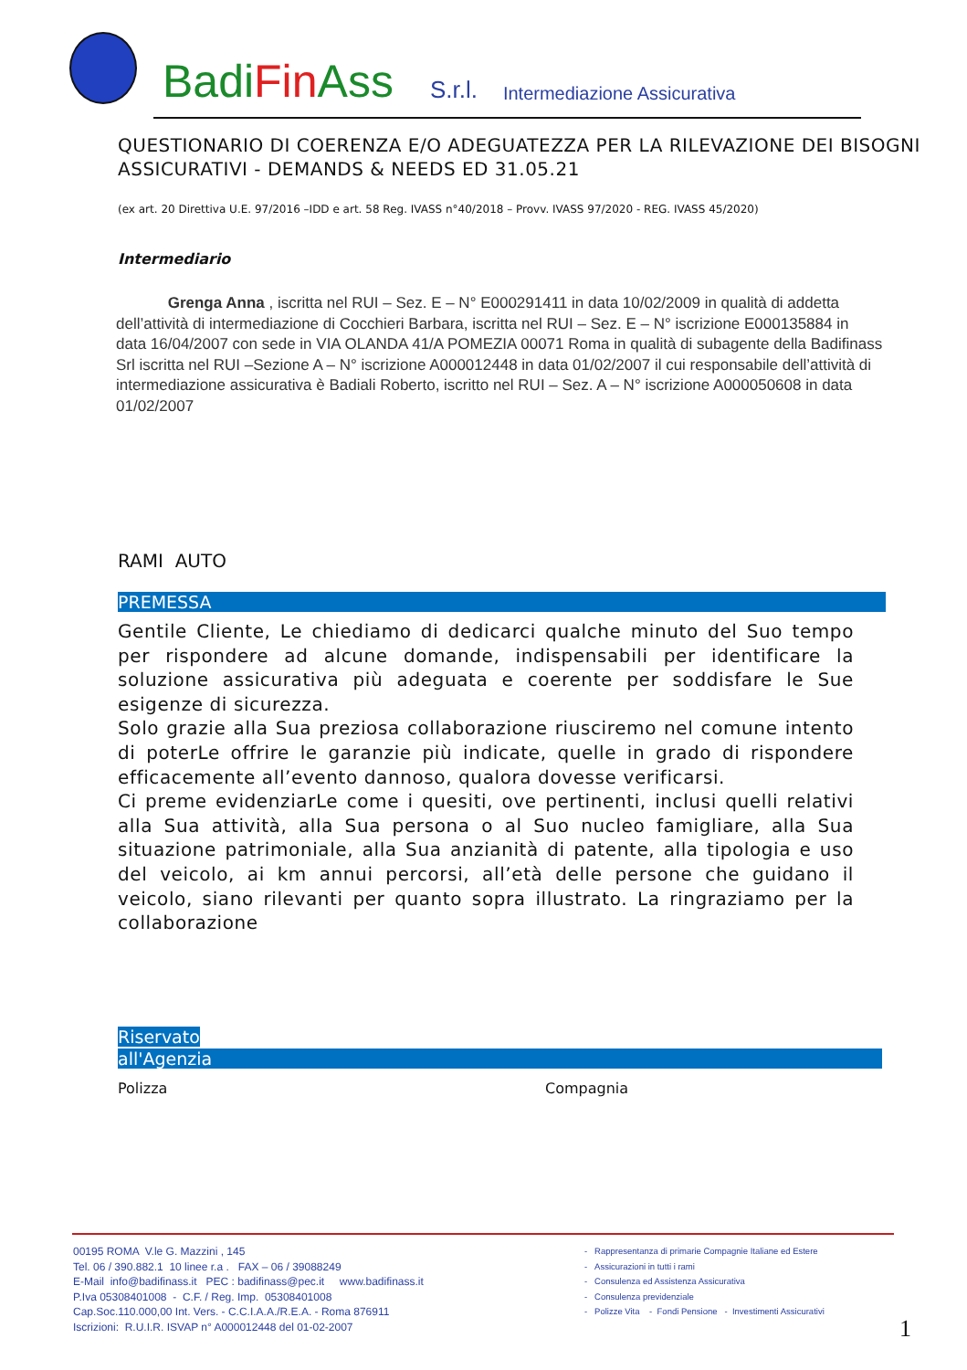BadiFin Ass
S.r.l.
Intermediazione Assicurativa
QUESTIONARIO DI COERENZA E/O ADEGUATEZZA PER LA RILEVAZIONE DEI BISOGNI ASSICURATIVI - DEMANDS & NEEDS ED 31.05.21
(ex art. 20 Direttiva U.E. 97/2016 –IDD e art. 58 Reg. IVASS n°40/2018 – Provv. IVASS 97/2020 - REG. IVASS 45/2020)
Intermediario
Grenga Anna , iscritta nel RUI – Sez. E – N° E000291411 in data 10/02/2009 in qualità di addetta dell’attività di intermediazione di Cocchieri Barbara, iscritta nel RUI – Sez. E – N° iscrizione E000135884 in data 16/04/2007 con sede in VIA OLANDA 41/A POMEZIA 00071 Roma in qualità di subagente della Badifinass Srl iscritta nel RUI –Sezione A – N° iscrizione A000012448 in data 01/02/2007 il cui responsabile dell’attività di intermediazione assicurativa è Badiali Roberto, iscritto nel RUI – Sez. A – N° iscrizione A000050608 in data 01/02/2007
RAMI AUTO
PREMESSA
Gentile Cliente, Le chiediamo di dedicarci qualche minuto del Suo tempo per rispondere ad alcune domande, indispensabili per identificare la soluzione assicurativa più adeguata e coerente per soddisfare le Sue esigenze di sicurezza.
Solo grazie alla Sua preziosa collaborazione riusciremo nel comune intento di poterLe offrire le garanzie più indicate, quelle in grado di rispondere efficacemente all’evento dannoso, qualora dovesse verificarsi.
Ci preme evidenziarLe come i quesiti, ove pertinenti, inclusi quelli relativi alla Sua attività, alla Sua persona o al Suo nucleo famigliare, alla Sua situazione patrimoniale, alla Sua anzianità di patente, alla tipologia e uso del veicolo, ai km annui percorsi, all’età delle persone che guidano il veicolo, siano rilevanti per quanto sopra illustrato. La ringraziamo per la collaborazione
Riservato
all'Agenzia
Polizza Compagnia
00195 ROMA V.le G. Mazzini , 145
Tel. 06 / 390.882.1 10 linee r.a . FAX – 06 / 39088249
E-Mail info@badifinass.it PEC : badifinass@pec.it www.badifinass.it
P.Iva 05308401008 - C.F. / Reg. Imp. 05308401008
Cap.Soc.110.000,00 Int. Vers. - C.C.I.A.A./R.E.A. - Roma 876911
Iscrizioni: R.U.I.R. ISVAP n° A000012448 del 01-02-2007
- Rappresentanza di primarie Compagnie Italiane ed Estere
- Assicurazioni in tutti i rami
- Consulenza ed Assistenza Assicurativa
- Consulenza previdenziale
- Polizze Vita - Fondi Pensione - Investimenti Assicurativi
1